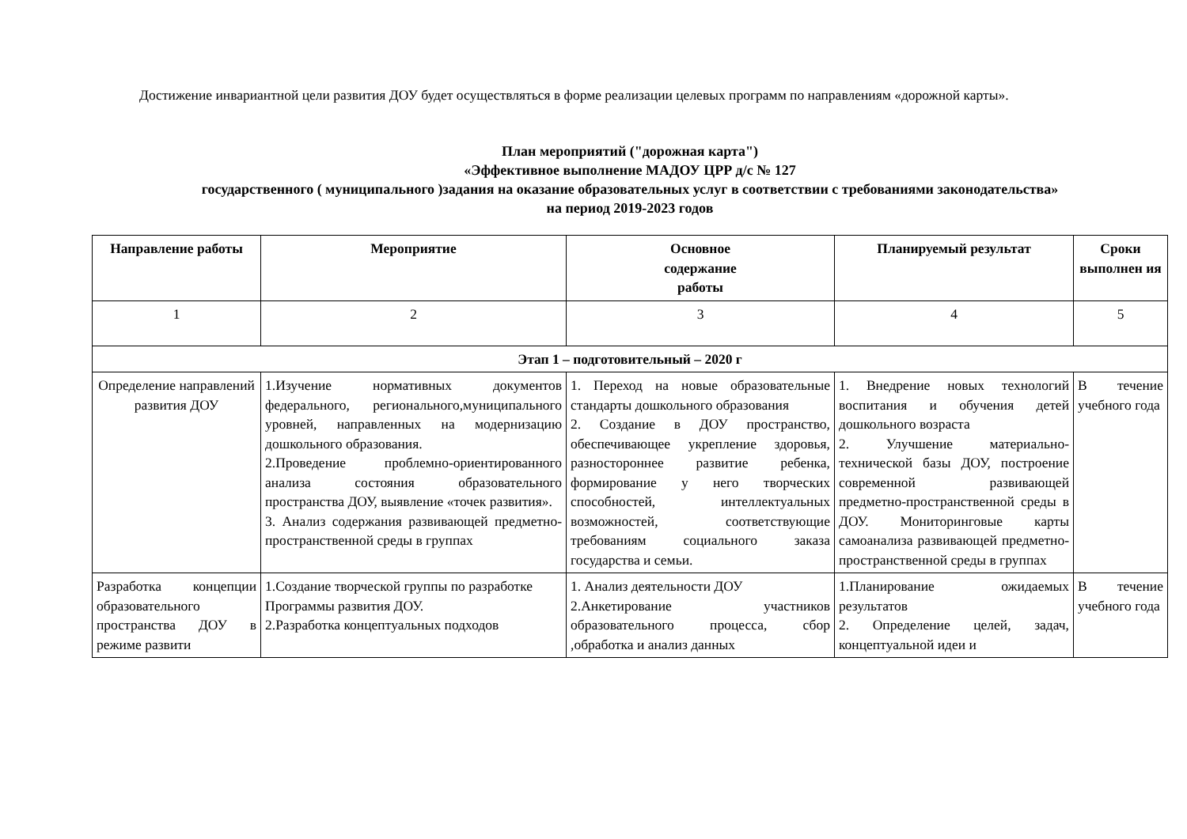Достижение инвариантной цели развития ДОУ будет осуществляться в форме реализации целевых программ по направлениям «дорожной карты».
План мероприятий ("дорожная карта")
«Эффективное выполнение МАДОУ ЦРР д/с № 127
государственного ( муниципального )задания на оказание образовательных услуг в соответствии с требованиями законодательства»
на период 2019-2023 годов
| Направление работы | Мероприятие | Основное содержание работы | Планируемый результат | Сроки выполнен ия |
| --- | --- | --- | --- | --- |
| 1 | 2 | 3 | 4 | 5 |
| Этап 1 – подготовительный – 2020 г | | | | |
| Определение направлений развития ДОУ | 1.Изучение нормативных документов федерального, регионального,муниципального уровней, направленных на модернизацию дошкольного образования. 2.Проведение проблемно-ориентированного анализа состояния образовательного пространства ДОУ, выявление «точек развития». 3. Анализ содержания развивающей предметно-пространственной среды в группах | 1. Переход на новые образовательные стандарты дошкольного образования 2. Создание в ДОУ пространство, обеспечивающее укрепление здоровья, разностороннее развитие ребенка, формирование у него творческих способностей, интеллектуальных возможностей, соответствующие требованиям социального заказа государства и семьи. | 1. Внедрение новых технологий воспитания и обучения детей дошкольного возраста 2. Улучшение материально-технической базы ДОУ, построение современной развивающей предметно-пространственной среды в ДОУ. Мониторинговые карты самоанализа развивающей предметно-пространственной среды в группах | В течение учебного года |
| Разработка концепции образовательного пространства ДОУ в режиме развити | 1.Создание творческой группы по разработке Программы развития ДОУ. 2.Разработка концептуальных подходов | 1. Анализ деятельности ДОУ 2.Анкетирование участников образовательного процесса, сбор ,обработка и анализ данных | 1.Планирование ожидаемых результатов 2. Определение целей, задач, концептуальной идеи и | В течение учебного года |